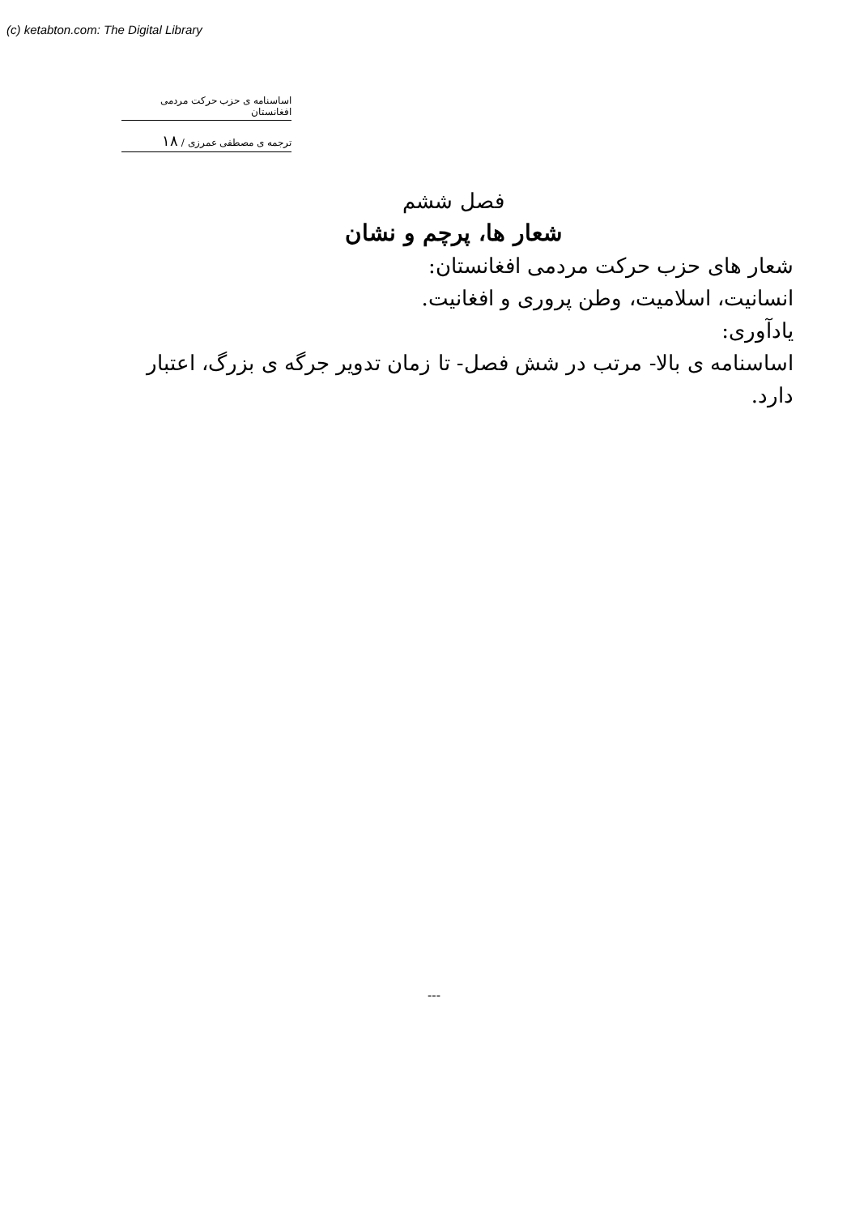(c) ketabton.com: The Digital Library
اساسنامه ی حزب حرکت مردمی افغانستان
ترجمه ی مصطفی عمرزی / ۱۸
فصل ششم
شعار ها، پرچم و نشان
شعار های حزب حرکت مردمی افغانستان:
انسانیت، اسلامیت، وطن پروری و افغانیت.
یادآوری:
اساسنامه ی بالا- مرتب در شش فصل- تا زمان تدویر جرگه ی بزرگ، اعتبار دارد.
---